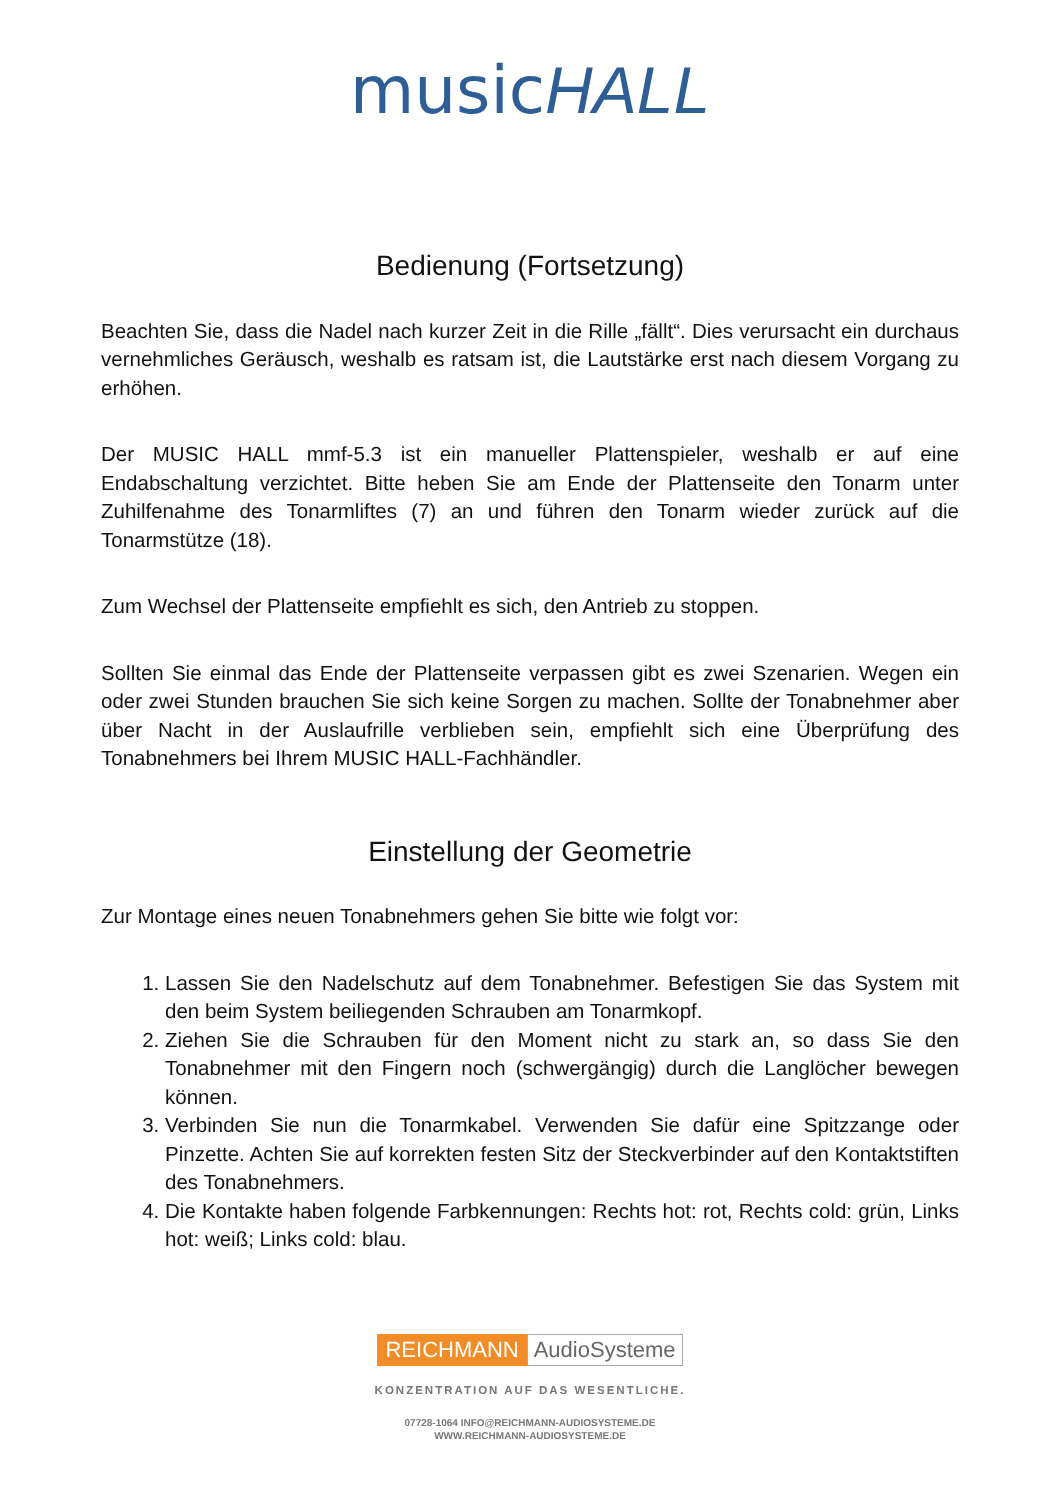musicHALL
Bedienung (Fortsetzung)
Beachten Sie, dass die Nadel nach kurzer Zeit in die Rille „fällt“. Dies verursacht ein durchaus vernehmliches Geräusch, weshalb es ratsam ist, die Lautstärke erst nach diesem Vorgang zu erhöhen.
Der MUSIC HALL mmf-5.3 ist ein manueller Plattenspieler, weshalb er auf eine Endabschaltung verzichtet. Bitte heben Sie am Ende der Plattenseite den Tonarm unter Zuhilfenahme des Tonarmliftes (7) an und führen den Tonarm wieder zurück auf die Tonarmstütze (18).
Zum Wechsel der Plattenseite empfiehlt es sich, den Antrieb zu stoppen.
Sollten Sie einmal das Ende der Plattenseite verpassen gibt es zwei Szenarien. Wegen ein oder zwei Stunden brauchen Sie sich keine Sorgen zu machen. Sollte der Tonabnehmer aber über Nacht in der Auslaufrille verblieben sein, empfiehlt sich eine Überprüfung des Tonabnehmers bei Ihrem MUSIC HALL-Fachhändler.
Einstellung der Geometrie
Zur Montage eines neuen Tonabnehmers gehen Sie bitte wie folgt vor:
1. Lassen Sie den Nadelschutz auf dem Tonabnehmer. Befestigen Sie das System mit den beim System beiliegenden Schrauben am Tonarmkopf.
2. Ziehen Sie die Schrauben für den Moment nicht zu stark an, so dass Sie den Tonabnehmer mit den Fingern noch (schwergängig) durch die Langlöcher bewegen können.
3. Verbinden Sie nun die Tonarmkabel. Verwenden Sie dafür eine Spitzzange oder Pinzette. Achten Sie auf korrekten festen Sitz der Steckverbinder auf den Kontaktstiften des Tonabnehmers.
4. Die Kontakte haben folgende Farbkennungen: Rechts hot: rot, Rechts cold: grün, Links hot: weiß; Links cold: blau.
REICHMANN AudioSysteme
KONZENTRATION AUF DAS WESENTLICHE.
07728-1064 INFO@REICHMANN-AUDIOSYSTEME.DE
WWW.REICHMANN-AUDIOSYSTEME.DE